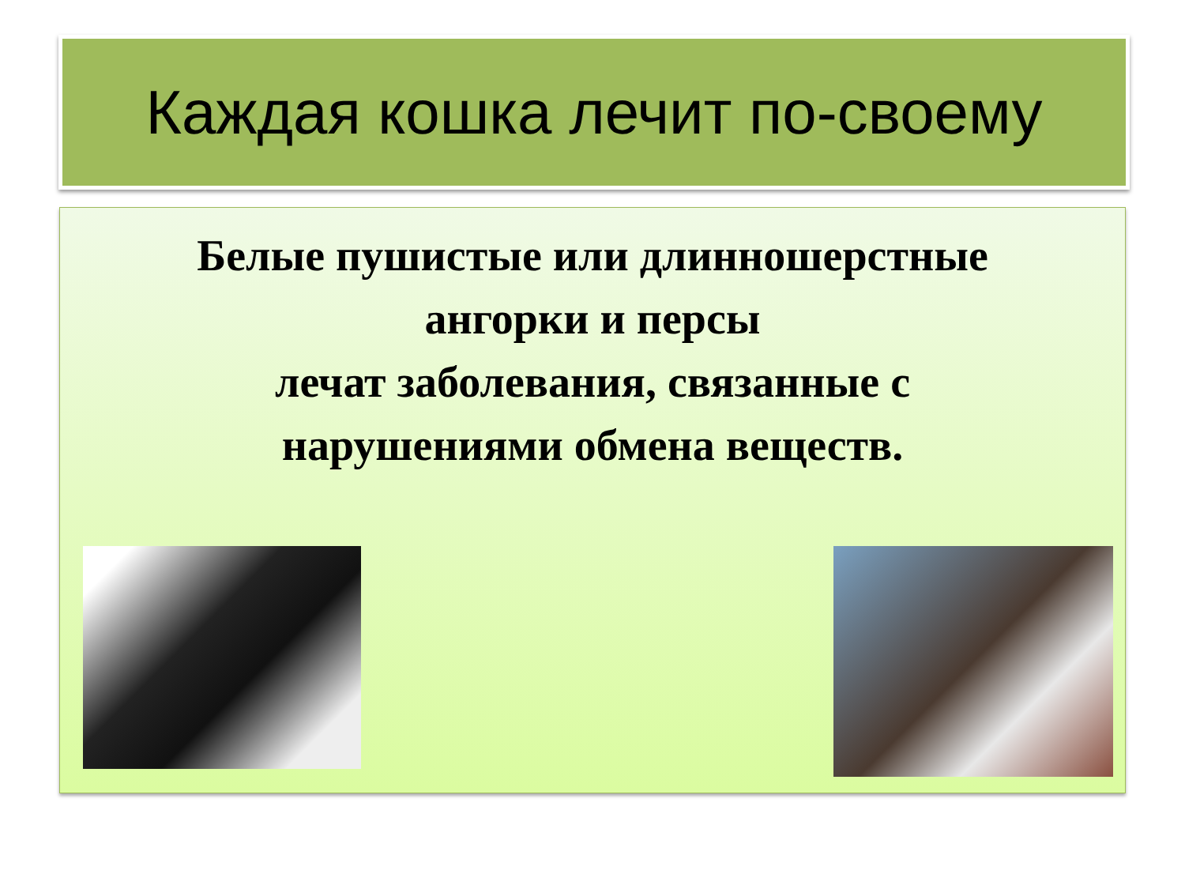Каждая кошка лечит по-своему
Белые пушистые или длинношерстные
ангорки и персы
лечат заболевания, связанные с
нарушениями обмена веществ.